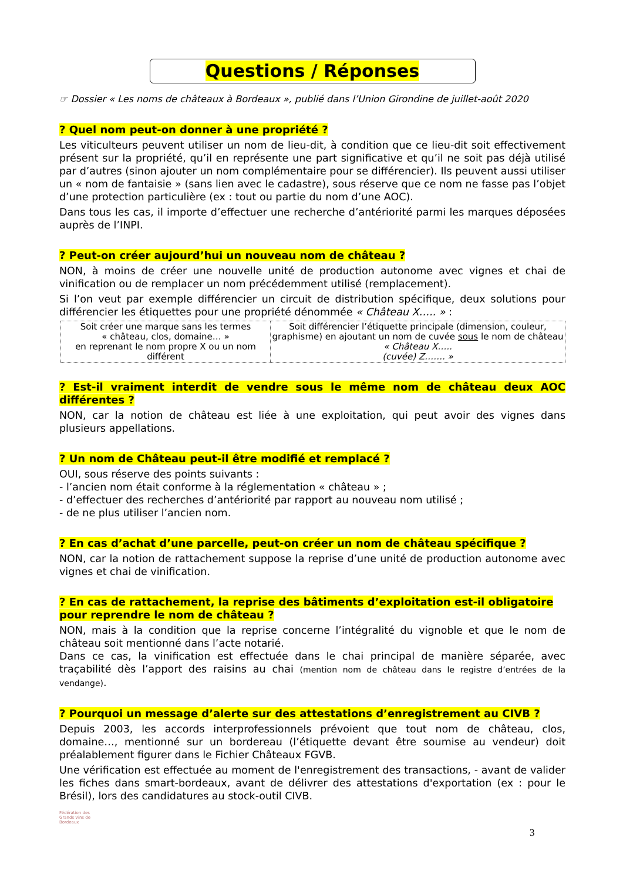Questions / Réponses
☞ Dossier « Les noms de châteaux à Bordeaux », publié dans l’Union Girondine de juillet-août 2020
? Quel nom peut-on donner à une propriété ?
Les viticulteurs peuvent utiliser un nom de lieu-dit, à condition que ce lieu-dit soit effectivement présent sur la propriété, qu’il en représente une part significative et qu’il ne soit pas déjà utilisé par d’autres (sinon ajouter un nom complémentaire pour se différencier). Ils peuvent aussi utiliser un « nom de fantaisie » (sans lien avec le cadastre), sous réserve que ce nom ne fasse pas l’objet d’une protection particulière (ex : tout ou partie du nom d’une AOC).
Dans tous les cas, il importe d’effectuer une recherche d’antériorité parmi les marques déposées auprès de l’INPI.
? Peut-on créer aujourd’hui un nouveau nom de château ?
NON, à moins de créer une nouvelle unité de production autonome avec vignes et chai de vinification ou de remplacer un nom précédemment utilisé (remplacement).
Si l’on veut par exemple différencier un circuit de distribution spécifique, deux solutions pour différencier les étiquettes pour une propriété dénommée « Château X….. » :
| Soit créer une marque sans les termes « château, clos, domaine… » en reprenant le nom propre X ou un nom différent | Soit différencier l’étiquette principale (dimension, couleur, graphisme) en ajoutant un nom de cuvée sous le nom de château « Château X….. (cuvée) Z……. » |
? Est-il vraiment interdit de vendre sous le même nom de château deux AOC différentes ?
NON, car la notion de château est liée à une exploitation, qui peut avoir des vignes dans plusieurs appellations.
? Un nom de Château peut-il être modifié et remplacé ?
OUI, sous réserve des points suivants :
- l’ancien nom était conforme à la réglementation « château » ;
- d’effectuer des recherches d’antériorité par rapport au nouveau nom utilisé ;
- de ne plus utiliser l’ancien nom.
? En cas d’achat d’une parcelle, peut-on créer un nom de château spécifique ?
NON, car la notion de rattachement suppose la reprise d’une unité de production autonome avec vignes et chai de vinification.
? En cas de rattachement, la reprise des bâtiments d’exploitation est-il obligatoire pour reprendre le nom de château ?
NON, mais à la condition que la reprise concerne l’intégralité du vignoble et que le nom de château soit mentionné dans l’acte notarié.
Dans ce cas, la vinification est effectuée dans le chai principal de manière séparée, avec traçabilité dès l’apport des raisins au chai (mention nom de château dans le registre d’entrées de la vendange).
? Pourquoi un message d’alerte sur des attestations d’enregistrement au CIVB ?
Depuis 2003, les accords interprofessionnels prévoient que tout nom de château, clos, domaine…, mentionné sur un bordereau (l’étiquette devant être soumise au vendeur) doit préalablement figurer dans le Fichier Châteaux FGVB.
Une vérification est effectuée au moment de l'enregistrement des transactions, - avant de valider les fiches dans smart-bordeaux, avant de délivrer des attestations d'exportation (ex : pour le Brésil), lors des candidatures au stock-outil CIVB.
Fédération des Grands Vins de Bordeaux
3